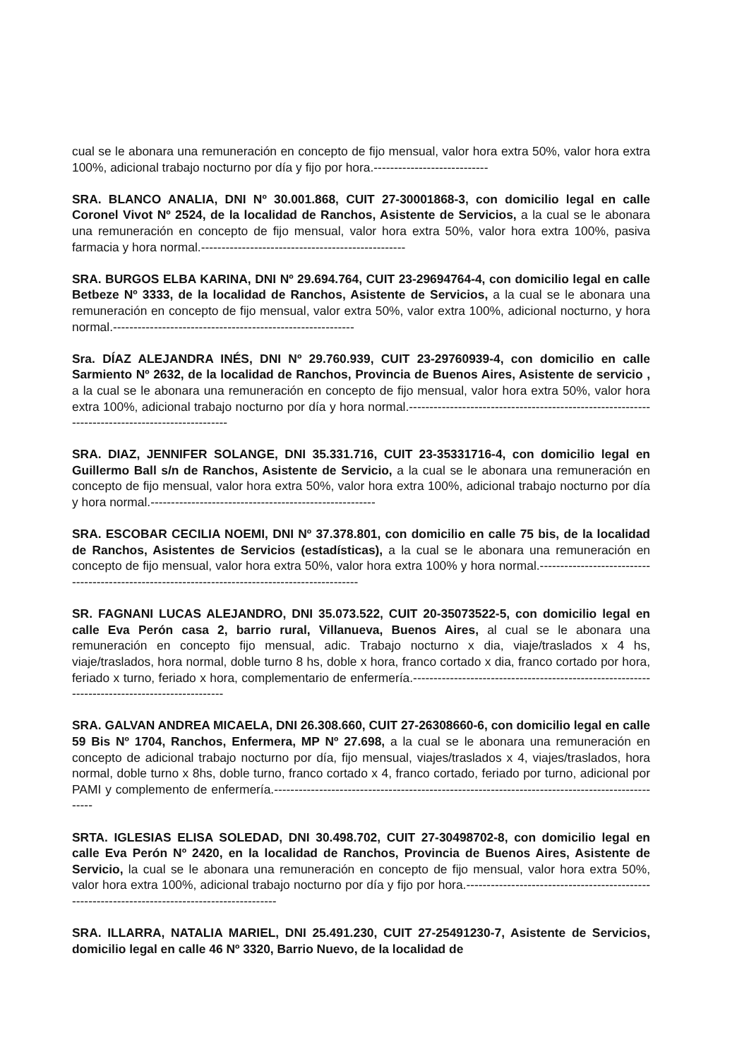cual se le abonara una remuneración en concepto de fijo mensual, valor hora extra 50%, valor hora extra 100%, adicional trabajo nocturno por día y fijo por hora.----------------------------
SRA. BLANCO ANALIA, DNI Nº 30.001.868, CUIT 27-30001868-3, con domicilio legal en calle Coronel Vivot Nº 2524, de la localidad de Ranchos, Asistente de Servicios, a la cual se le abonara una remuneración en concepto de fijo mensual, valor hora extra 50%, valor hora extra 100%, pasiva farmacia y hora normal.--------------------------------------------------
SRA. BURGOS ELBA KARINA, DNI Nº 29.694.764, CUIT 23-29694764-4, con domicilio legal en calle Betbeze Nº 3333, de la localidad de Ranchos, Asistente de Servicios, a la cual se le abonara una remuneración en concepto de fijo mensual, valor extra 50%, valor extra 100%, adicional nocturno, y hora normal.-----------------------------------------------------------
Sra. DÍAZ ALEJANDRA INÉS, DNI Nº 29.760.939, CUIT 23-29760939-4, con domicilio en calle Sarmiento Nº 2632, de la localidad de Ranchos, Provincia de Buenos Aires, Asistente de servicio , a la cual se le abonara una remuneración en concepto de fijo mensual, valor hora extra 50%, valor hora extra 100%, adicional trabajo nocturno por día y hora normal.-------------------------------------------------------------------------------------------------
SRA. DIAZ, JENNIFER SOLANGE, DNI 35.331.716, CUIT 23-35331716-4, con domicilio legal en Guillermo Ball s/n de Ranchos, Asistente de Servicio, a la cual se le abonara una remuneración en concepto de fijo mensual, valor hora extra 50%, valor hora extra 100%, adicional trabajo nocturno por día y hora normal.-------------------------------------------------------
SRA. ESCOBAR CECILIA NOEMI, DNI Nº 37.378.801, con domicilio en calle 75 bis, de la localidad de Ranchos, Asistentes de Servicios (estadísticas), a la cual se le abonara una remuneración en concepto de fijo mensual, valor hora extra 50%, valor hora extra 100% y hora normal.-------------------------------------------------------------------------------------------------
SR. FAGNANI LUCAS ALEJANDRO, DNI 35.073.522, CUIT 20-35073522-5, con domicilio legal en calle Eva Perón casa 2, barrio rural, Villanueva, Buenos Aires, al cual se le abonara una remuneración en concepto fijo mensual, adic. Trabajo nocturno x dia, viaje/traslados x 4 hs, viaje/traslados, hora normal, doble turno 8 hs, doble x hora, franco cortado x dia, franco cortado por hora, feriado x turno, feriado x hora, complementario de enfermería.-----------------------------------------------------------------------------------------------
SRA. GALVAN ANDREA MICAELA, DNI 26.308.660, CUIT 27-26308660-6, con domicilio legal en calle 59 Bis Nº 1704, Ranchos, Enfermera, MP Nº 27.698, a la cual se le abonara una remuneración en concepto de adicional trabajo nocturno por día, fijo mensual, viajes/traslados x 4, viajes/traslados, hora normal, doble turno x 8hs, doble turno, franco cortado x 4, franco cortado, feriado por turno, adicional por PAMI y complemento de enfermería.-------------------------------------------------------------------------------------------------
SRTA. IGLESIAS ELISA SOLEDAD, DNI 30.498.702, CUIT 27-30498702-8, con domicilio legal en calle Eva Perón Nº 2420, en la localidad de Ranchos, Provincia de Buenos Aires, Asistente de Servicio, la cual se le abonara una remuneración en concepto de fijo mensual, valor hora extra 50%, valor hora extra 100%, adicional trabajo nocturno por día y fijo por hora.-----------------------------------------------------------------------------------------------
SRA. ILLARRA, NATALIA MARIEL, DNI 25.491.230, CUIT 27-25491230-7, Asistente de Servicios, domicilio legal en calle 46 Nº 3320, Barrio Nuevo, de la localidad de